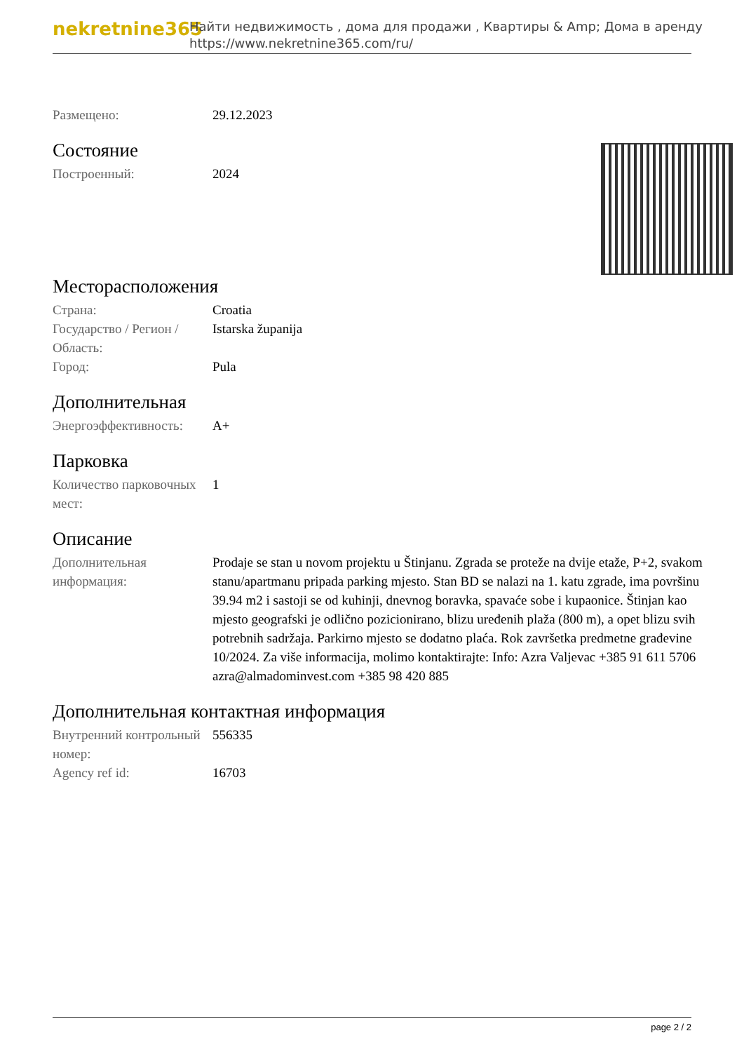nekretnine365
Найти недвижимость , дома для продажи , Квартиры & Amp; Дома в аренду
https://www.nekretnine365.com/ru/
| Размещено: | 29.12.2023 |
Состояние
| Построенный: | 2024 |
Месторасположения
| Страна: | Croatia |
| Государство / Регион / Область: | Istarska županija |
| Город: | Pula |
Дополнительная
| Энергоэффективность: | A+ |
Парковка
| Количество парковочных мест: | 1 |
Описание
| Дополнительная информация: | Prodaje se stan u novom projektu u Štinjanu. Zgrada se proteže na dvije etaže, P+2, svakom stanu/apartmanu pripada parking mjesto. Stan BD se nalazi na 1. katu zgrade, ima površinu 39.94 m2 i sastoji se od kuhinji, dnevnog boravka, spavaće sobe i kupaonice. Štinjan kao mjesto geografski je odlično pozicionirano, blizu uređenih plaža (800 m), a opet blizu svih potrebnih sadržaja. Parkirno mjesto se dodatno plaća. Rok završetka predmetne građevine 10/2024. Za više informacija, molimo kontaktirajte: Info: Azra Valjevac +385 91 611 5706 azra@almadominvest.com +385 98 420 885 |
Дополнительная контактная информация
| Внутренний контрольный номер: | 556335 |
| Agency ref id: | 16703 |
page 2 / 2